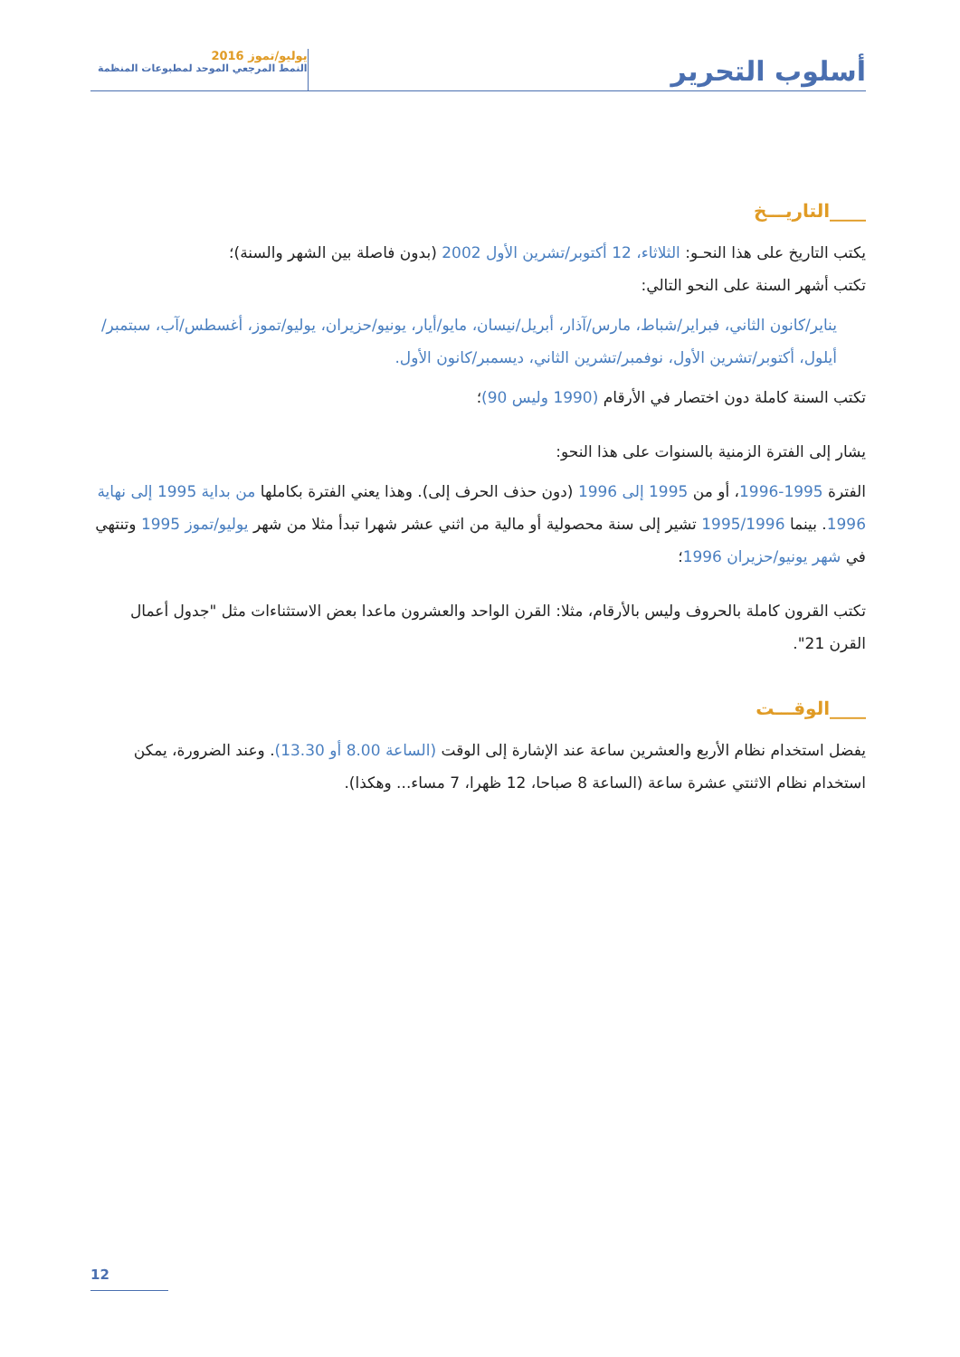أسلوب التحرير
يوليو/تموز 2016
النمط المرجعي الموحد لمطبوعات المنظمة
____التاريـــخ
يكتب التاريخ على هذا النحـو: الثلاثاء، 12 أكتوبر/تشرين الأول 2002 (بدون فاصلة بين الشهر والسنة)؛
تكتب أشهر السنة على النحو التالي:
يناير/كانون الثاني، فبراير/شباط، مارس/آذار، أبريل/نيسان، مايو/أيار، يونيو/حزيران، يوليو/تموز، أغسطس/آب، سبتمبر/أيلول، أكتوبر/تشرين الأول، نوفمبر/تشرين الثاني، ديسمبر/كانون الأول.
تكتب السنة كاملة دون اختصار في الأرقام (1990 وليس 90)؛
يشار إلى الفترة الزمنية بالسنوات على هذا النحو:
الفترة 1995-1996، أو من 1995 إلى 1996 (دون حذف الحرف إلى). وهذا يعني الفترة بكاملها من بداية 1995 إلى نهاية 1996. بينما 1995/1996 تشير إلى سنة محصولية أو مالية من اثني عشر شهرا تبدأ مثلا من شهر يوليو/تموز 1995 وتنتهي في شهر يونيو/حزيران 1996؛
تكتب القرون كاملة بالحروف وليس بالأرقام، مثلا: القرن الواحد والعشرون ماعدا بعض الاستثناءات مثل "جدول أعمال القرن 21".
____الوقـــت
يفضل استخدام نظام الأربع والعشرين ساعة عند الإشارة إلى الوقت (الساعة 8.00 أو 13.30). وعند الضرورة، يمكن استخدام نظام الاثنتي عشرة ساعة (الساعة 8 صباحا، 12 ظهرا، 7 مساء... وهكذا).
12